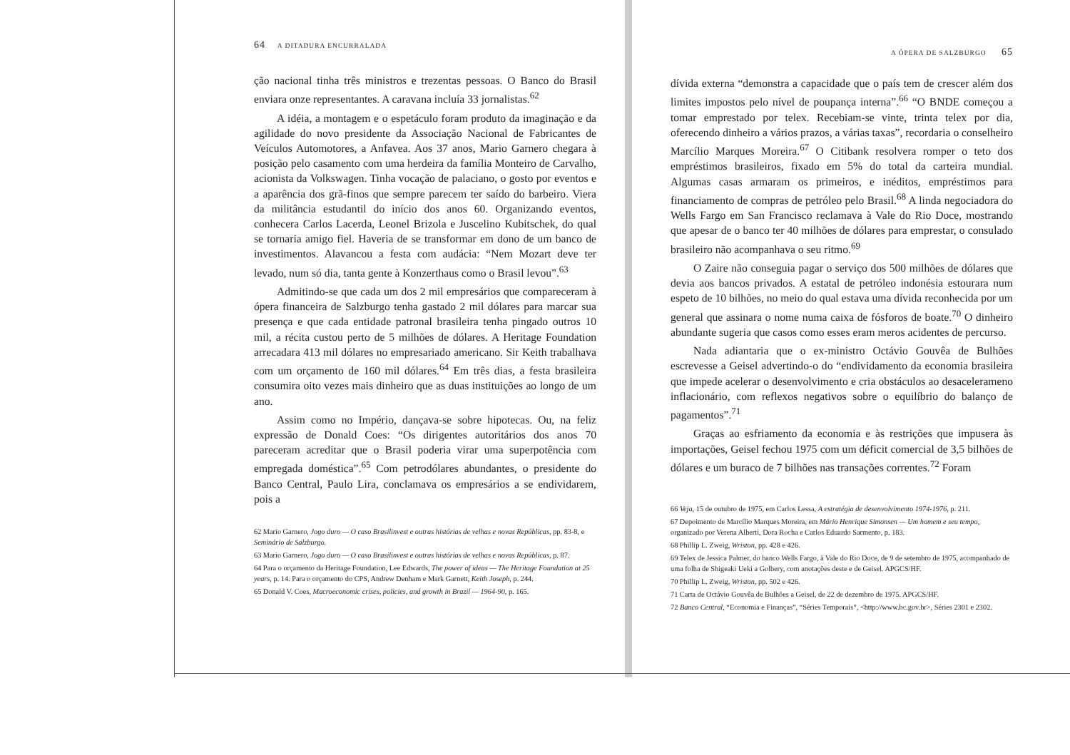64 A DITADURA ENCURRALADA
ção nacional tinha três ministros e trezentas pessoas. O Banco do Brasil enviara onze representantes. A caravana incluía 33 jornalistas.<sup>62</sup>
A idéia, a montagem e o espetáculo foram produto da imaginação e da agilidade do novo presidente da Associação Nacional de Fabricantes de Veículos Automotores, a Anfavea. Aos 37 anos, Mario Garnero chegara à posição pelo casamento com uma herdeira da família Monteiro de Carvalho, acionista da Volkswagen. Tinha vocação de palaciano, o gosto por eventos e a aparência dos grã-finos que sempre parecem ter saído do barbeiro. Viera da militância estudantil do início dos anos 60. Organizando eventos, conhecera Carlos Lacerda, Leonel Brizola e Juscelino Kubitschek, do qual se tornaria amigo fiel. Haveria de se transformar em dono de um banco de investimentos. Alavancou a festa com audácia: “Nem Mozart deve ter levado, num só dia, tanta gente à Konzerthaus como o Brasil levou”.<sup>63</sup>
Admitindo-se que cada um dos 2 mil empresários que compareceram à ópera financeira de Salzburgo tenha gastado 2 mil dólares para marcar sua presença e que cada entidade patronal brasileira tenha pingado outros 10 mil, a récita custou perto de 5 milhões de dólares. A Heritage Foundation arrecadara 413 mil dólares no empresariado americano. Sir Keith trabalhava com um orçamento de 160 mil dólares.<sup>64</sup> Em três dias, a festa brasileira consumira oito vezes mais dinheiro que as duas instituições ao longo de um ano.
Assim como no Império, dançava-se sobre hipotecas. Ou, na feliz expressão de Donald Coes: “Os dirigentes autoritários dos anos 70 pareceram acreditar que o Brasil poderia virar uma superpotência com empregada doméstica”.<sup>65</sup> Com petrodólares abundantes, o presidente do Banco Central, Paulo Lira, conclamava os empresários a se endividarem, pois a
62 Mario Garnero, Jogo duro — O caso Brasilinvest e outras histórias de velhas e novas Repúblicas, pp. 83-8, e Seminário de Salzburgo.
63 Mario Garnero, Jogo duro — O caso Brasilinvest e outras histórias de velhas e novas Repúblicas, p. 87.
64 Para o orçamento da Heritage Foundation, Lee Edwards, The power of ideas — The Heritage Foundation at 25 years, p. 14. Para o orçamento do CPS, Andrew Denham e Mark Garnett, Keith Joseph, p. 244.
65 Donald V. Coes, Macroeconomic crises, policies, and growth in Brazil — 1964-90, p. 165.
A ÓPERA DE SALZBURGO 65
dívida externa “demonstra a capacidade que o país tem de crescer além dos limites impostos pelo nível de poupança interna”.<sup>66</sup> “O BNDE começou a tomar emprestado por telex. Recebiam-se vinte, trinta telex por dia, oferecendo dinheiro a vários prazos, a várias taxas”, recordaria o conselheiro Marcílio Marques Moreira.<sup>67</sup> O Citibank resolvera romper o teto dos empréstimos brasileiros, fixado em 5% do total da carteira mundial. Algumas casas armaram os primeiros, e inéditos, empréstimos para financiamento de compras de petróleo pelo Brasil.<sup>68</sup> A linda negociadora do Wells Fargo em San Francisco reclamava à Vale do Rio Doce, mostrando que apesar de o banco ter 40 milhões de dólares para emprestar, o consulado brasileiro não acompanhava o seu ritmo.<sup>69</sup>
O Zaire não conseguia pagar o serviço dos 500 milhões de dólares que devia aos bancos privados. A estatal de petróleo indonésia estourara num espeto de 10 bilhões, no meio do qual estava uma dívida reconhecida por um general que assinara o nome numa caixa de fósforos de boate.<sup>70</sup> O dinheiro abundante sugeria que casos como esses eram meros acidentes de percurso.
Nada adiantaria que o ex-ministro Octávio Gouvêa de Bulhões escrevesse a Geisel advertindo-o do “endividamento da economia brasileira que impede acelerar o desenvolvimento e cria obstáculos ao desacelerameno inflacionário, com reflexos negativos sobre o equilíbrio do balanço de pagamentos”.<sup>71</sup>
Graças ao esfriamento da economia e às restrições que impusera às importações, Geisel fechou 1975 com um déficit comercial de 3,5 bilhões de dólares e um buraco de 7 bilhões nas transações correntes.<sup>72</sup> Foram
66 Veja, 15 de outubro de 1975, em Carlos Lessa, A estratégia de desenvolvimento 1974-1976, p. 211.
67 Depoimento de Marcílio Marques Moreira, em Mário Henrique Simonsen — Um homem e seu tempo, organizado por Verena Alberti, Dora Rocha e Carlos Eduardo Sarmento, p. 183.
68 Phillip L. Zweig, Wriston, pp. 428 e 426.
69 Telex de Jessica Palmer, do banco Wells Fargo, à Vale do Rio Doce, de 9 de setembro de 1975, acompanhado de uma folha de Shigeaki Ueki a Golbery, com anotações deste e de Geisel. APGCS/HF.
70 Phillip L. Zweig, Wriston, pp. 502 e 426.
71 Carta de Octávio Gouvêa de Bulhões a Geisel, de 22 de dezembro de 1975. APGCS/HF.
72 Banco Central, “Economia e Finanças”, “Séries Temporais”, <http://www.bc.gov.br>, Séries 2301 e 2302.